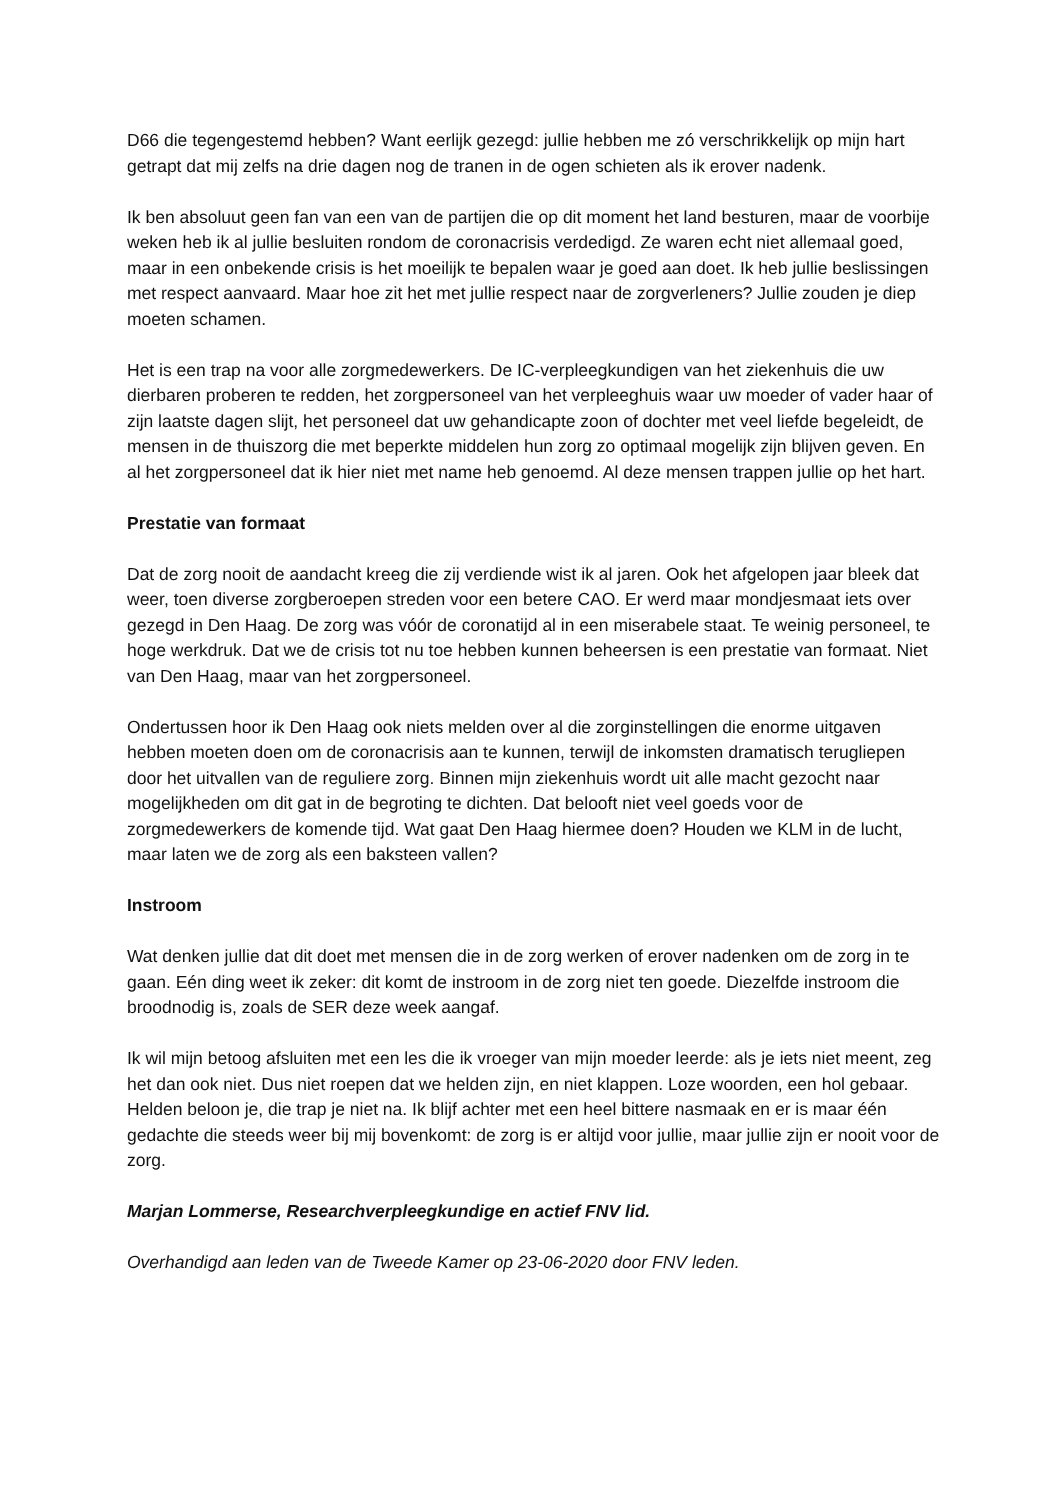D66 die tegengestemd hebben? Want eerlijk gezegd: jullie hebben me zó verschrikkelijk op mijn hart getrapt dat mij zelfs na drie dagen nog de tranen in de ogen schieten als ik erover nadenk.
Ik ben absoluut geen fan van een van de partijen die op dit moment het land besturen, maar de voorbije weken heb ik al jullie besluiten rondom de coronacrisis verdedigd. Ze waren echt niet allemaal goed, maar in een onbekende crisis is het moeilijk te bepalen waar je goed aan doet. Ik heb jullie beslissingen met respect aanvaard. Maar hoe zit het met jullie respect naar de zorgverleners? Jullie zouden je diep moeten schamen.
Het is een trap na voor alle zorgmedewerkers. De IC-verpleegkundigen van het ziekenhuis die uw dierbaren proberen te redden, het zorgpersoneel van het verpleeghuis waar uw moeder of vader haar of zijn laatste dagen slijt, het personeel dat uw gehandicapte zoon of dochter met veel liefde begeleidt, de mensen in de thuiszorg die met beperkte middelen hun zorg zo optimaal mogelijk zijn blijven geven. En al het zorgpersoneel dat ik hier niet met name heb genoemd. Al deze mensen trappen jullie op het hart.
Prestatie van formaat
Dat de zorg nooit de aandacht kreeg die zij verdiende wist ik al jaren. Ook het afgelopen jaar bleek dat weer, toen diverse zorgberoepen streden voor een betere CAO. Er werd maar mondjesmaat iets over gezegd in Den Haag. De zorg was vóór de coronatijd al in een miserabele staat. Te weinig personeel, te hoge werkdruk. Dat we de crisis tot nu toe hebben kunnen beheersen is een prestatie van formaat. Niet van Den Haag, maar van het zorgpersoneel.
Ondertussen hoor ik Den Haag ook niets melden over al die zorginstellingen die enorme uitgaven hebben moeten doen om de coronacrisis aan te kunnen, terwijl de inkomsten dramatisch terugliepen door het uitvallen van de reguliere zorg. Binnen mijn ziekenhuis wordt uit alle macht gezocht naar mogelijkheden om dit gat in de begroting te dichten. Dat belooft niet veel goeds voor de zorgmedewerkers de komende tijd. Wat gaat Den Haag hiermee doen? Houden we KLM in de lucht, maar laten we de zorg als een baksteen vallen?
Instroom
Wat denken jullie dat dit doet met mensen die in de zorg werken of erover nadenken om de zorg in te gaan. Eén ding weet ik zeker: dit komt de instroom in de zorg niet ten goede. Diezelfde instroom die broodnodig is, zoals de SER deze week aangaf.
Ik wil mijn betoog afsluiten met een les die ik vroeger van mijn moeder leerde: als je iets niet meent, zeg het dan ook niet. Dus niet roepen dat we helden zijn, en niet klappen. Loze woorden, een hol gebaar. Helden beloon je, die trap je niet na. Ik blijf achter met een heel bittere nasmaak en er is maar één gedachte die steeds weer bij mij bovenkomt: de zorg is er altijd voor jullie, maar jullie zijn er nooit voor de zorg.
Marjan Lommerse, Researchverpleegkundige en actief FNV lid.
Overhandigd aan leden van de Tweede Kamer op 23-06-2020 door FNV leden.